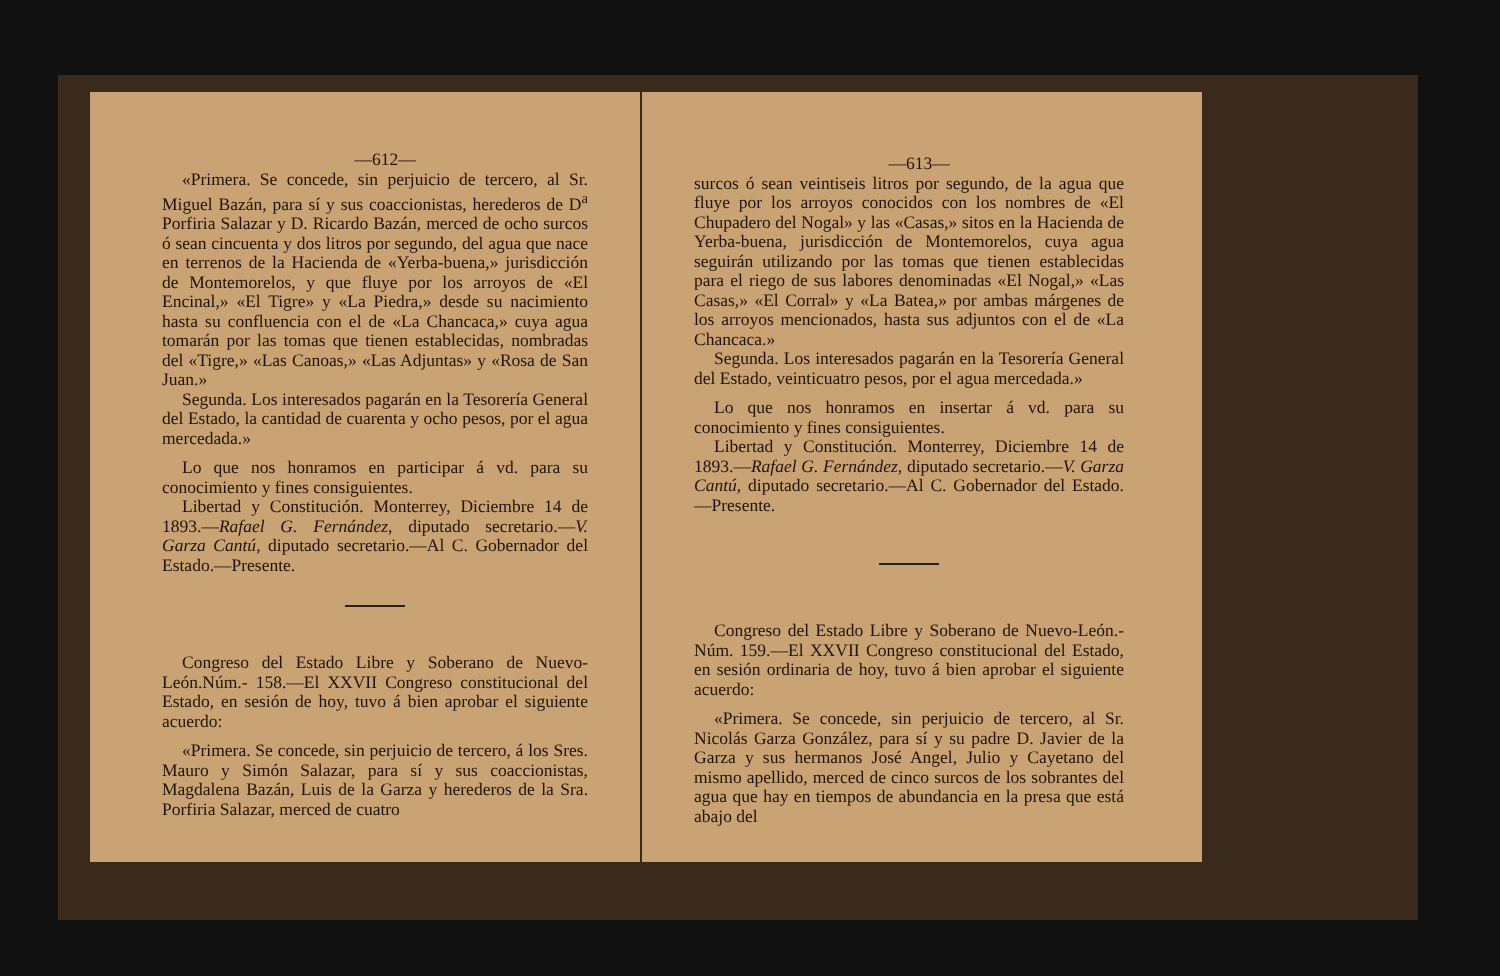—612—
«Primera. Se concede, sin perjuicio de tercero, al Sr. Miguel Bazán, para sí y sus coaccionistas, herederos de D<sup>a</sup> Porfiria Salazar y D. Ricardo Bazán, merced de ocho surcos ó sean cincuenta y dos litros por segundo, del agua que nace en terrenos de la Hacienda de «Yerba-buena,» jurisdicción de Montemorelos, y que fluye por los arroyos de «El Encinal,» «El Tigre» y «La Piedra,» desde su nacimiento hasta su confluencia con el de «La Chancaca,» cuya agua tomarán por las tomas que tienen establecidas, nombradas del «Tigre,» «Las Canoas,» «Las Adjuntas» y «Rosa de San Juan.»
Segunda. Los interesados pagarán en la Tesorería General del Estado, la cantidad de cuarenta y ocho pesos, por el agua mercedada.»
Lo que nos honramos en participar á vd. para su conocimiento y fines consiguientes.
Libertad y Constitución. Monterrey, Diciembre 14 de 1893.—Rafael G. Fernández, diputado secretario.—V. Garza Cantú, diputado secretario.—Al C. Gobernador del Estado.—Presente.
Congreso del Estado Libre y Soberano de Nuevo-León.Núm.- 158.—El XXVII Congreso constitucional del Estado, en sesión de hoy, tuvo á bien aprobar el siguiente acuerdo:
«Primera. Se concede, sin perjuicio de tercero, á los Sres. Mauro y Simón Salazar, para sí y sus coaccionistas, Magdalena Bazán, Luis de la Garza y herederos de la Sra. Porfiria Salazar, merced de cuatro
—613—
surcos ó sean veintiseis litros por segundo, de la agua que fluye por los arroyos conocidos con los nombres de «El Chupadero del Nogal» y las «Casas,» sitos en la Hacienda de Yerba-buena, jurisdicción de Montemorelos, cuya agua seguirán utilizando por las tomas que tienen establecidas para el riego de sus labores denominadas «El Nogal,» «Las Casas,» «El Corral» y «La Batea,» por ambas márgenes de los arroyos mencionados, hasta sus adjuntos con el de «La Chancaca.»
Segunda. Los interesados pagarán en la Tesorería General del Estado, veinticuatro pesos, por el agua mercedada.»
Lo que nos honramos en insertar á vd. para su conocimiento y fines consiguientes.
Libertad y Constitución. Monterrey, Diciembre 14 de 1893.—Rafael G. Fernández, diputado secretario.—V. Garza Cantú, diputado secretario.—Al C. Gobernador del Estado.—Presente.
Congreso del Estado Libre y Soberano de Nuevo-León.-Núm. 159.—El XXVII Congreso constitucional del Estado, en sesión ordinaria de hoy, tuvo á bien aprobar el siguiente acuerdo:
«Primera. Se concede, sin perjuicio de tercero, al Sr. Nicolás Garza González, para sí y su padre D. Javier de la Garza y sus hermanos José Angel, Julio y Cayetano del mismo apellido, merced de cinco surcos de los sobrantes del agua que hay en tiempos de abundancia en la presa que está abajo del